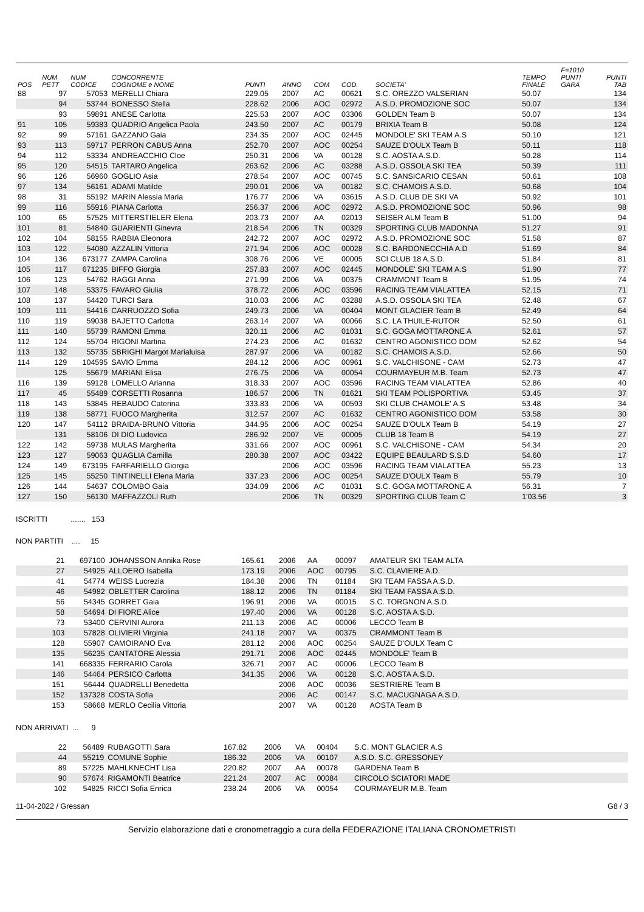| | | | | | | | | | | F=1010 | |
| --- | --- | --- | --- | --- | --- | --- | --- | --- | --- | --- | --- |
| POS | NUM PETT | NUM CODICE | CONCORRENTE COGNOME e NOME | PUNTI | ANNO | COM | COD. | SOCIETA' | TEMPO FINALE | PUNTI GARA | PUNTI TAB |
| 88 | 97 | 57053 | MERELLI Chiara | 229.05 | 2007 | AC | 00621 | S.C. OREZZO VALSERIAN | 50.07 | | 134 |
| | 94 | 53744 | BONESSO Stella | 228.62 | 2006 | AOC | 02972 | A.S.D. PROMOZIONE SOC | 50.07 | | 134 |
| | 93 | 59891 | ANESE Carlotta | 225.53 | 2007 | AOC | 03306 | GOLDEN Team B | 50.07 | | 134 |
| 91 | 105 | 59383 | QUADRIO Angelica Paola | 243.50 | 2007 | AC | 00179 | BRIXIA Team B | 50.08 | | 124 |
| 92 | 99 | 57161 | GAZZANO Gaia | 234.35 | 2007 | AOC | 02445 | MONDOLE' SKI TEAM A.S | 50.10 | | 121 |
| 93 | 113 | 59717 | PERRON CABUS Anna | 252.70 | 2007 | AOC | 00254 | SAUZE D'OULX Team B | 50.11 | | 118 |
| 94 | 112 | 53334 | ANDREACCHIO Cloe | 250.31 | 2006 | VA | 00128 | S.C. AOSTA A.S.D. | 50.28 | | 114 |
| 95 | 120 | 54515 | TARTARO Angelica | 263.62 | 2006 | AC | 03288 | A.S.D. OSSOLA SKI TEA | 50.39 | | 111 |
| 96 | 126 | 56960 | GOGLIO Asia | 278.54 | 2007 | AOC | 00745 | S.C. SANSICARIO CESAN | 50.61 | | 108 |
| 97 | 134 | 56161 | ADAMI Matilde | 290.01 | 2006 | VA | 00182 | S.C. CHAMOIS A.S.D. | 50.68 | | 104 |
| 98 | 31 | 55192 | MARIN Alessia Maria | 176.77 | 2006 | VA | 03615 | A.S.D. CLUB DE SKI VA | 50.92 | | 101 |
| 99 | 116 | 55916 | PIANA Carlotta | 256.37 | 2006 | AOC | 02972 | A.S.D. PROMOZIONE SOC | 50.96 | | 98 |
| 100 | 65 | 57525 | MITTERSTIELER Elena | 203.73 | 2007 | AA | 02013 | SEISER ALM Team B | 51.00 | | 94 |
| 101 | 81 | 54840 | GUARIENTI Ginevra | 218.54 | 2006 | TN | 00329 | SPORTING CLUB MADONNA | 51.27 | | 91 |
| 102 | 104 | 58155 | RABBIA Eleonora | 242.72 | 2007 | AOC | 02972 | A.S.D. PROMOZIONE SOC | 51.58 | | 87 |
| 103 | 122 | 54080 | AZZALIN Vittoria | 271.94 | 2006 | AOC | 00028 | S.C. BARDONECCHIA A.D | 51.69 | | 84 |
| 104 | 136 | 673177 | ZAMPA Carolina | 308.76 | 2006 | VE | 00005 | SCI CLUB 18 A.S.D. | 51.84 | | 81 |
| 105 | 117 | 671235 | BIFFO Giorgia | 257.83 | 2007 | AOC | 02445 | MONDOLE' SKI TEAM A.S | 51.90 | | 77 |
| 106 | 123 | 54762 | RAGGI Anna | 271.99 | 2006 | VA | 00375 | CRAMMONT Team B | 51.95 | | 74 |
| 107 | 148 | 53375 | FAVARO Giulia | 378.72 | 2006 | AOC | 03596 | RACING TEAM VIALATTEA | 52.15 | | 71 |
| 108 | 137 | 54420 | TURCI Sara | 310.03 | 2006 | AC | 03288 | A.S.D. OSSOLA SKI TEA | 52.48 | | 67 |
| 109 | 111 | 54416 | CARRUOZZO Sofia | 249.73 | 2006 | VA | 00404 | MONT GLACIER Team B | 52.49 | | 64 |
| 110 | 119 | 59038 | BAJETTO Carlotta | 263.14 | 2007 | VA | 00066 | S.C. LA THUILE-RUTOR | 52.50 | | 61 |
| 111 | 140 | 55739 | RAMONI Emma | 320.11 | 2006 | AC | 01031 | S.C. GOGA MOTTARONE A | 52.61 | | 57 |
| 112 | 124 | 55704 | RIGONI Martina | 274.23 | 2006 | AC | 01632 | CENTRO AGONISTICO DOM | 52.62 | | 54 |
| 113 | 132 | 55735 | SBRIGHI Margot Marialuisa | 287.97 | 2006 | VA | 00182 | S.C. CHAMOIS A.S.D. | 52.66 | | 50 |
| 114 | 129 | 104595 | SAVIO Emma | 284.12 | 2006 | AOC | 00961 | S.C. VALCHISONE - CAM | 52.73 | | 47 |
| | 125 | 55679 | MARIANI Elisa | 276.75 | 2006 | VA | 00054 | COURMAYEUR M.B. Team | 52.73 | | 47 |
| 116 | 139 | 59128 | LOMELLO Arianna | 318.33 | 2007 | AOC | 03596 | RACING TEAM VIALATTEA | 52.86 | | 40 |
| 117 | 45 | 55489 | CORSETTI Rosanna | 186.57 | 2006 | TN | 01621 | SKI TEAM POLISPORTIVA | 53.45 | | 37 |
| 118 | 143 | 53845 | REBAUDO Caterina | 333.83 | 2006 | VA | 00593 | SKI CLUB CHAMOLE' A.S | 53.48 | | 34 |
| 119 | 138 | 58771 | FUOCO Margherita | 312.57 | 2007 | AC | 01632 | CENTRO AGONISTICO DOM | 53.58 | | 30 |
| 120 | 147 | 54112 | BRAIDA-BRUNO Vittoria | 344.95 | 2006 | AOC | 00254 | SAUZE D'OULX Team B | 54.19 | | 27 |
| | 131 | 58106 | DI DIO Ludovica | 286.92 | 2007 | VE | 00005 | CLUB 18 Team B | 54.19 | | 27 |
| 122 | 142 | 59738 | MULAS Margherita | 331.66 | 2007 | AOC | 00961 | S.C. VALCHISONE - CAM | 54.34 | | 20 |
| 123 | 127 | 59063 | QUAGLIA Camilla | 280.38 | 2007 | AOC | 03422 | EQUIPE BEAULARD S.S.D | 54.60 | | 17 |
| 124 | 149 | 673195 | FARFARIELLO Giorgia | | 2006 | AOC | 03596 | RACING TEAM VIALATTEA | 55.23 | | 13 |
| 125 | 145 | 55250 | TINTINELLI Elena Maria | 337.23 | 2006 | AOC | 00254 | SAUZE D'OULX Team B | 55.79 | | 10 |
| 126 | 144 | 54637 | COLOMBO Gaia | 334.09 | 2006 | AC | 01031 | S.C. GOGA MOTTARONE A | 56.31 | | 7 |
| 127 | 150 | 56130 | MAFFAZZOLI Ruth | | 2006 | TN | 00329 | SPORTING CLUB Team C | 1'03.56 | | 3 |
ISCRITTI ....... 153
NON PARTITI .... 15
| | 21 | 697100 | JOHANSSON Annika Rose | 165.61 | 2006 | AA | 00097 | AMATEUR SKI TEAM ALTA | |
| | 27 | 54925 | ALLOERO Isabella | 173.19 | 2006 | AOC | 00795 | S.C. CLAVIERE A.D. | |
| | 41 | 54774 | WEISS Lucrezia | 184.38 | 2006 | TN | 01184 | SKI TEAM FASSA A.S.D. | |
| | 46 | 54982 | OBLETTER Carolina | 188.12 | 2006 | TN | 01184 | SKI TEAM FASSA A.S.D. | |
| | 56 | 54345 | GORRET Gaia | 196.91 | 2006 | VA | 00015 | S.C. TORGNON A.S.D. | |
| | 58 | 54694 | DI FIORE Alice | 197.40 | 2006 | VA | 00128 | S.C. AOSTA A.S.D. | |
| | 73 | 53400 | CERVINI Aurora | 211.13 | 2006 | AC | 00006 | LECCO Team B | |
| | 103 | 57828 | OLIVIERI Virginia | 241.18 | 2007 | VA | 00375 | CRAMMONT Team B | |
| | 128 | 55907 | CAMOIRANO Eva | 281.12 | 2006 | AOC | 00254 | SAUZE D'OULX Team C | |
| | 135 | 56235 | CANTATORE Alessia | 291.71 | 2006 | AOC | 02445 | MONDOLE' Team B | |
| | 141 | 668335 | FERRARIO Carola | 326.71 | 2007 | AC | 00006 | LECCO Team B | |
| | 146 | 54464 | PERSICO Carlotta | 341.35 | 2006 | VA | 00128 | S.C. AOSTA A.S.D. | |
| | 151 | 56444 | QUADRELLI Benedetta | | 2006 | AOC | 00036 | SESTRIERE Team B | |
| | 152 | 137328 | COSTA Sofia | | 2006 | AC | 00147 | S.C. MACUGNAGA A.S.D. | |
| | 153 | 58668 | MERLO Cecilia Vittoria | | 2007 | VA | 00128 | AOSTA Team B | |
NON ARRIVATI ... 9
| | 22 | 56489 | RUBAGOTTI Sara | 167.82 | 2006 | VA | 00404 | S.C. MONT GLACIER A.S | |
| | 44 | 55219 | COMUNE Sophie | 186.32 | 2006 | VA | 00107 | A.S.D. S.C. GRESSONEY | |
| | 89 | 57225 | MAHLKNECHT Lisa | 220.82 | 2007 | AA | 00078 | GARDENA Team B | |
| | 90 | 57674 | RIGAMONTI Beatrice | 221.24 | 2007 | AC | 00084 | CIRCOLO SCIATORI MADE | |
| | 102 | 54825 | RICCI Sofia Enrica | 238.24 | 2006 | VA | 00054 | COURMAYEUR M.B. Team | |
11-04-2022 / Gressan G8 / 3
Servizio elaborazione dati e cronometraggio a cura della FEDERAZIONE ITALIANA CRONOMETRISTI